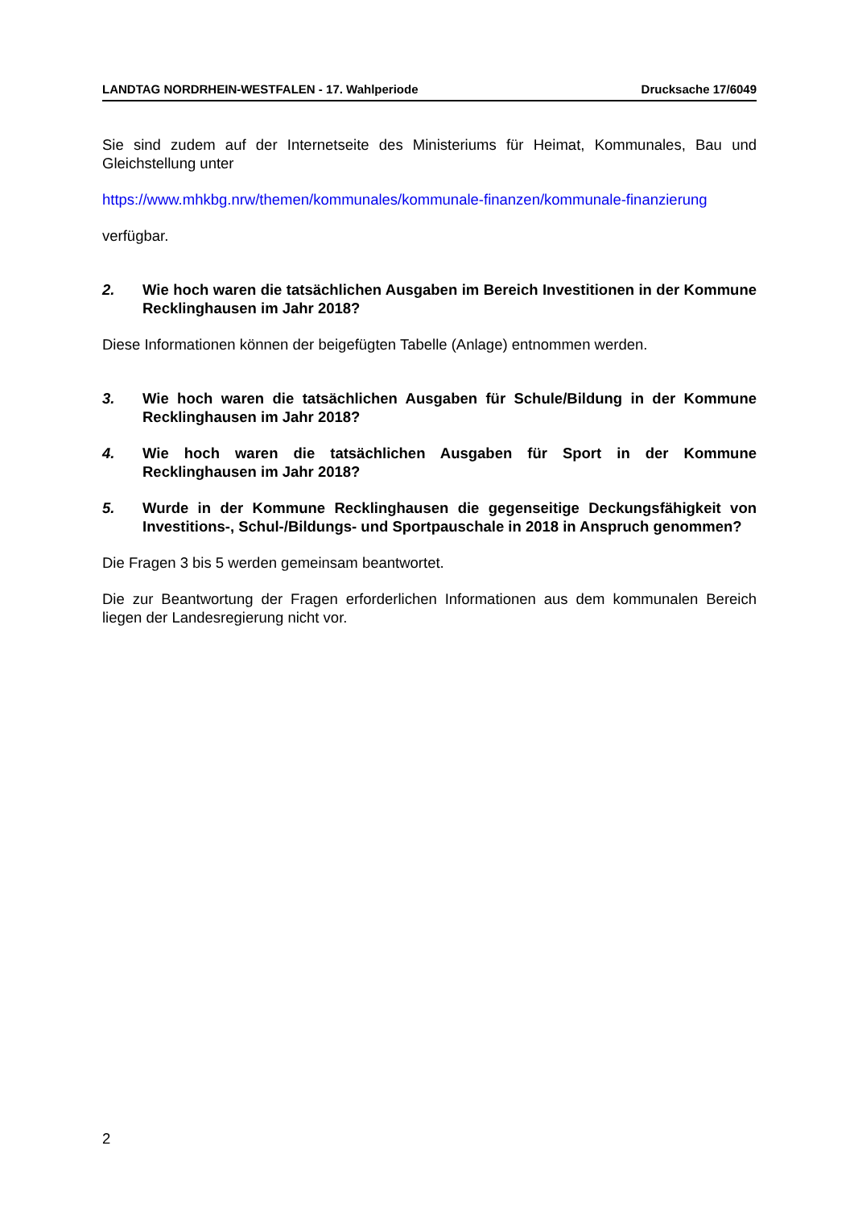LANDTAG NORDRHEIN-WESTFALEN - 17. Wahlperiode Drucksache 17/6049
Sie sind zudem auf der Internetseite des Ministeriums für Heimat, Kommunales, Bau und Gleichstellung unter
https://www.mhkbg.nrw/themen/kommunales/kommunale-finanzen/kommunale-finanzierung
verfügbar.
2. Wie hoch waren die tatsächlichen Ausgaben im Bereich Investitionen in der Kommune Recklinghausen im Jahr 2018?
Diese Informationen können der beigefügten Tabelle (Anlage) entnommen werden.
3. Wie hoch waren die tatsächlichen Ausgaben für Schule/Bildung in der Kommune Recklinghausen im Jahr 2018?
4. Wie hoch waren die tatsächlichen Ausgaben für Sport in der Kommune Recklinghausen im Jahr 2018?
5. Wurde in der Kommune Recklinghausen die gegenseitige Deckungsfähigkeit von Investitions-, Schul-/Bildungs- und Sportpauschale in 2018 in Anspruch genommen?
Die Fragen 3 bis 5 werden gemeinsam beantwortet.
Die zur Beantwortung der Fragen erforderlichen Informationen aus dem kommunalen Bereich liegen der Landesregierung nicht vor.
2